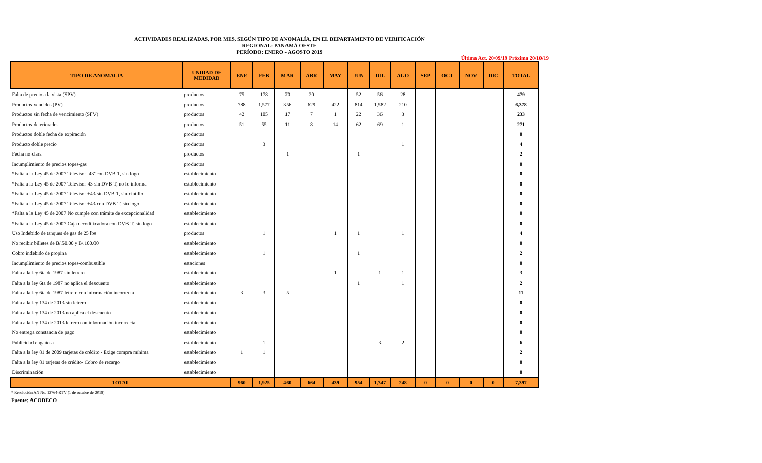ACTIVIDADES REALIZADAS, POR MES, SEGÚN TIPO DE ANOMALÍA, EN EL DEPARTAMENTO DE VERIFICACIÓN
REGIONAL: PANAMÁ OESTE
PERÍODO: ENERO - AGOSTO 2019
Última Act. 20/09/19 Próxima 20/10/19
| TIPO DE ANOMALÍA | UNIDAD DE MEDIDAD | ENE | FEB | MAR | ABR | MAY | JUN | JUL | AGO | SEP | OCT | NOV | DIC | TOTAL |
| --- | --- | --- | --- | --- | --- | --- | --- | --- | --- | --- | --- | --- | --- | --- |
| Falta de precio a la vista (SPV) | productos | 75 | 178 | 70 | 20 | | 52 | 56 | 28 | | | | | 479 |
| Productos vencidos (PV) | productos | 788 | 1,577 | 356 | 629 | 422 | 814 | 1,582 | 210 | | | | | 6,378 |
| Productos sin fecha de vencimiento (SFV) | productos | 42 | 105 | 17 | 7 | 1 | 22 | 36 | 3 | | | | | 233 |
| Productos deteriorados | productos | 51 | 55 | 11 | 8 | 14 | 62 | 69 | 1 | | | | | 271 |
| Productos doble fecha de expiración | productos | | | | | | | | | | | | | 0 |
| Producto doble precio | productos | | 3 | | | | | | 1 | | | | | 4 |
| Fecha no clara | productos | | | 1 | | | 1 | | | | | | | 2 |
| Incumplimiento de precios topes-gas | productos | | | | | | | | | | | | | 0 |
| *Falta a la Ley 45 de 2007 Televisor -43"con DVB-T, sin logo | establecimiento | | | | | | | | | | | | | 0 |
| *Falta a la Ley 45 de 2007 Televisor-43 sin DVB-T, no lo informa | establecimiento | | | | | | | | | | | | | 0 |
| *Falta a la Ley 45 de 2007 Televisor +43 sin DVB-T, sin cintillo | establecimiento | | | | | | | | | | | | | 0 |
| *Falta a la Ley 45 de 2007 Televisor +43 con DVB-T, sin logo | establecimiento | | | | | | | | | | | | | 0 |
| *Falta a la Ley 45 de 2007 No cumple con trámite de excepcionalidad | establecimiento | | | | | | | | | | | | | 0 |
| *Falta a la Ley 45 de 2007 Caja decodificadora con DVB-T, sin logo | establecimiento | | | | | | | | | | | | | 0 |
| Uso Indebido de tanques de gas de 25 lbs | productos | | 1 | | | 1 | 1 | | 1 | | | | | 4 |
| No recibir billetes de B/.50.00 y B/.100.00 | establecimiento | | | | | | | | | | | | | 0 |
| Cobro indebido de propina | establecimiento | | 1 | | | | 1 | | | | | | | 2 |
| Incumplimiento de precios topes-combustible | estaciones | | | | | | | | | | | | | 0 |
| Falta a la ley 6ta de 1987 sin letrero | establecimiento | | | | | 1 | | 1 | 1 | | | | | 3 |
| Falta a la ley 6ta de 1987 no aplica el descuento | establecimiento | | | | | | 1 | | 1 | | | | | 2 |
| Falta a la ley 6ta de 1987 letrero con información incorrecta | establecimiento | 3 | 3 | 5 | | | | | | | | | | 11 |
| Falta a la ley 134 de 2013 sin letrero | establecimiento | | | | | | | | | | | | | 0 |
| Falta a la ley 134 de 2013 no aplica el descuento | establecimiento | | | | | | | | | | | | | 0 |
| Falta a la ley 134 de 2013 letrero con información incorrecta | establecimiento | | | | | | | | | | | | | 0 |
| No entrega constancia de pago | establecimiento | | | | | | | | | | | | | 0 |
| Publicidad engañosa | establecimiento | | 1 | | | | | 3 | 2 | | | | | 6 |
| Falta a la ley 81 de 2009 tarjetas de crédito - Exige compra mínima | establecimiento | 1 | 1 | | | | | | | | | | | 2 |
| Falta a la ley 81 tarjetas de crédito- Cobro de recargo | establecimiento | | | | | | | | | | | | | 0 |
| Discriminación | establecimiento | | | | | | | | | | | | | 0 |
| TOTAL | | 960 | 1,925 | 460 | 664 | 439 | 954 | 1,747 | 248 | 0 | 0 | 0 | 0 | 7,397 |
* Resolución AN No. 12764-RTV (1 de octubre de 2018)
Fuente: ACODECO